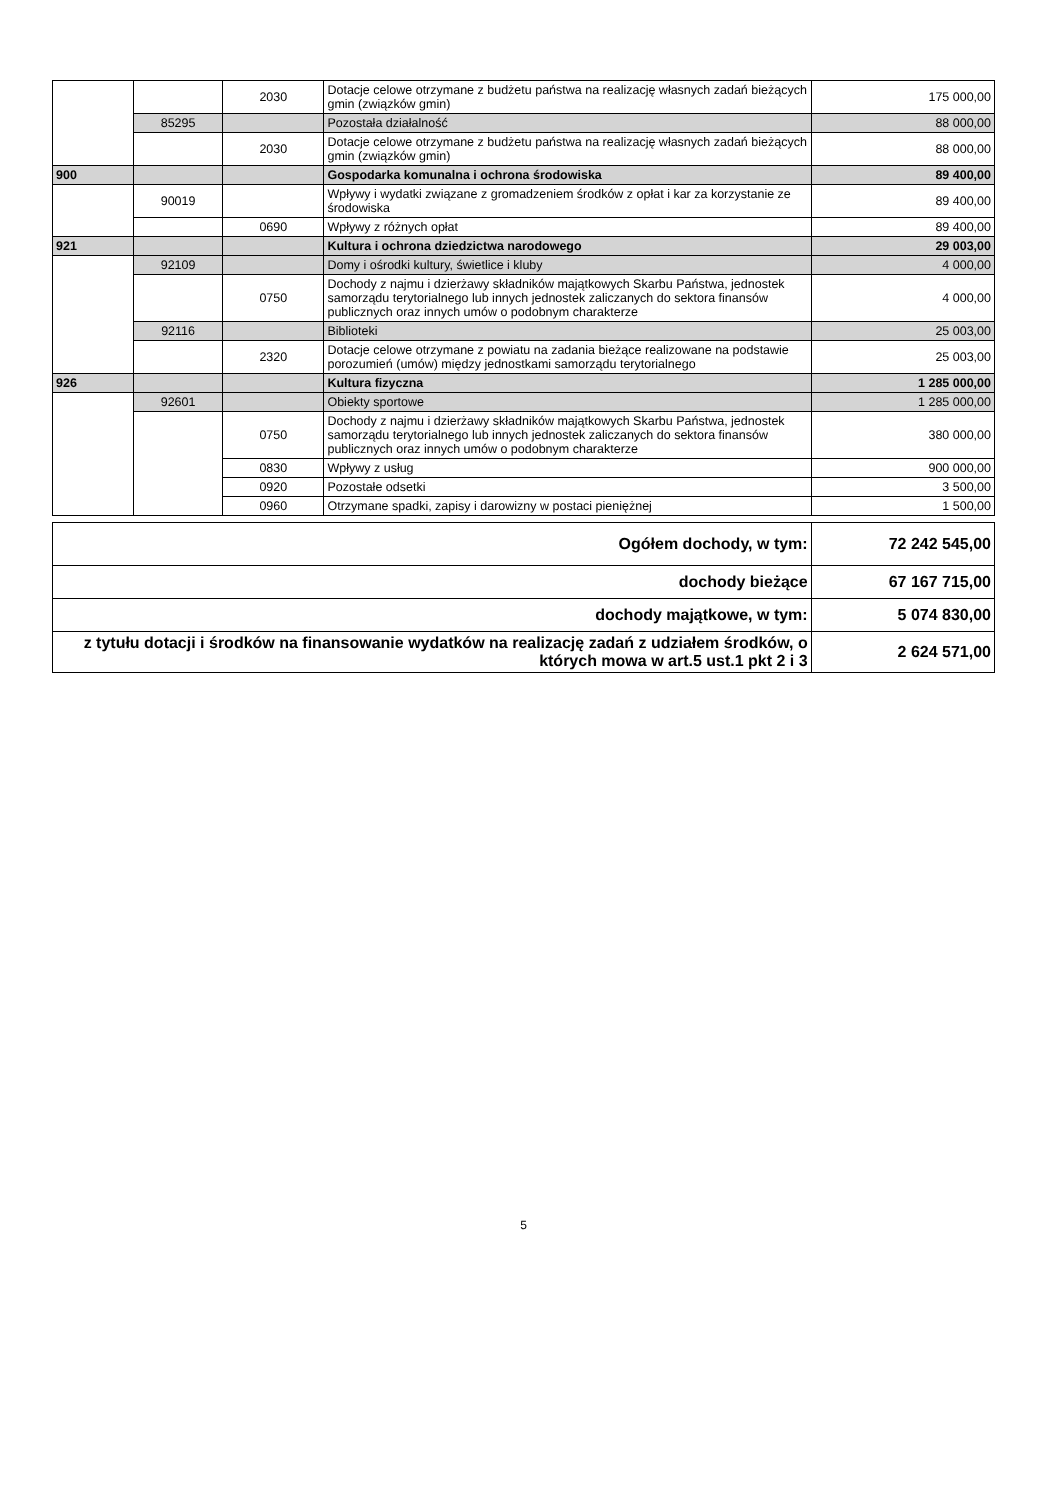| | | 2030 | Dotacje celowe otrzymane z budżetu państwa na realizację własnych zadań bieżących gmin (związków gmin) | 175 000,00 |
| | 85295 | | Pozostała działalność | 88 000,00 |
| | | 2030 | Dotacje celowe otrzymane z budżetu państwa na realizację własnych zadań bieżących gmin (związków gmin) | 88 000,00 |
| 900 | | | Gospodarka komunalna i ochrona środowiska | 89 400,00 |
| | 90019 | | Wpływy i wydatki związane z gromadzeniem środków z opłat i kar za korzystanie ze środowiska | 89 400,00 |
| | | 0690 | Wpływy z różnych opłat | 89 400,00 |
| 921 | | | Kultura i ochrona dziedzictwa narodowego | 29 003,00 |
| | 92109 | | Domy i ośrodki kultury, świetlice i kluby | 4 000,00 |
| | | 0750 | Dochody z najmu i dzierżawy składników majątkowych Skarbu Państwa, jednostek samorządu terytorialnego lub innych jednostek zaliczanych do sektora finansów publicznych oraz innych umów o podobnym charakterze | 4 000,00 |
| | 92116 | | Biblioteki | 25 003,00 |
| | | 2320 | Dotacje celowe otrzymane z powiatu na zadania bieżące realizowane na podstawie porozumień (umów) między jednostkami samorządu terytorialnego | 25 003,00 |
| 926 | | | Kultura fizyczna | 1 285 000,00 |
| | 92601 | | Obiekty sportowe | 1 285 000,00 |
| | | 0750 | Dochody z najmu i dzierżawy składników majątkowych Skarbu Państwa, jednostek samorządu terytorialnego lub innych jednostek zaliczanych do sektora finansów publicznych oraz innych umów o podobnym charakterze | 380 000,00 |
| | | 0830 | Wpływy z usług | 900 000,00 |
| | | 0920 | Pozostałe odsetki | 3 500,00 |
| | | 0960 | Otrzymane spadki, zapisy i darowizny w postaci pieniężnej | 1 500,00 |
| Ogółem dochody, w tym: | 72 242 545,00 |
| dochody bieżące | 67 167 715,00 |
| dochody majątkowe, w tym: | 5 074 830,00 |
| z tytułu dotacji i środków na finansowanie wydatków na realizację zadań z udziałem środków, o których mowa w art.5 ust.1 pkt 2 i 3 | 2 624 571,00 |
5